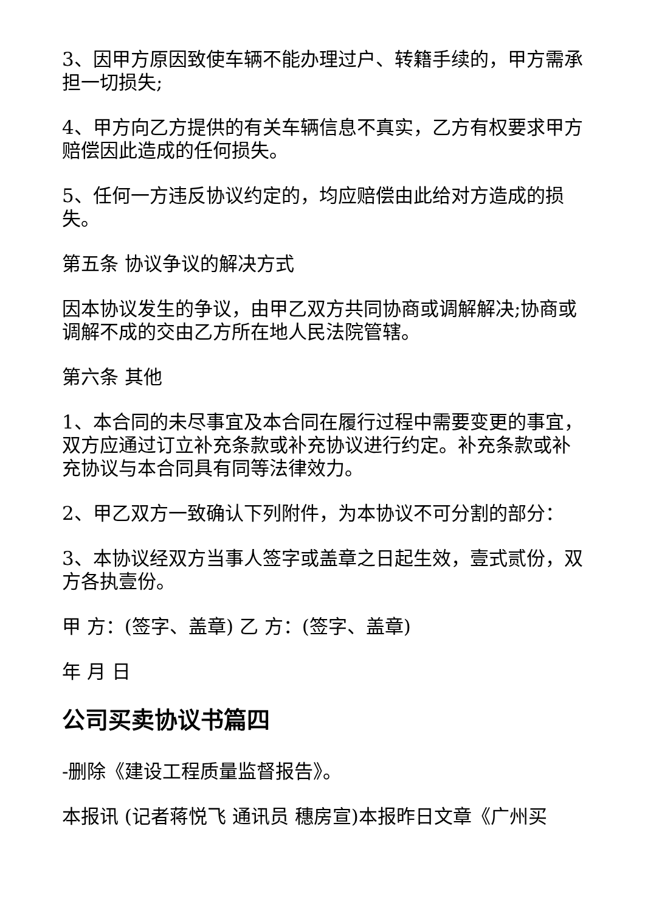3、因甲方原因致使车辆不能办理过户、转籍手续的，甲方需承担一切损失;
4、甲方向乙方提供的有关车辆信息不真实，乙方有权要求甲方赔偿因此造成的任何损失。
5、任何一方违反协议约定的，均应赔偿由此给对方造成的损失。
第五条 协议争议的解决方式
因本协议发生的争议，由甲乙双方共同协商或调解解决;协商或调解不成的交由乙方所在地人民法院管辖。
第六条 其他
1、本合同的未尽事宜及本合同在履行过程中需要变更的事宜，双方应通过订立补充条款或补充协议进行约定。补充条款或补充协议与本合同具有同等法律效力。
2、甲乙双方一致确认下列附件，为本协议不可分割的部分：
3、本协议经双方当事人签字或盖章之日起生效，壹式贰份，双方各执壹份。
甲 方：(签字、盖章) 乙 方：(签字、盖章)
年 月 日
公司买卖协议书篇四
-删除《建设工程质量监督报告》。
本报讯 (记者蒋悦飞 通讯员 穗房宣)本报昨日文章《广州买